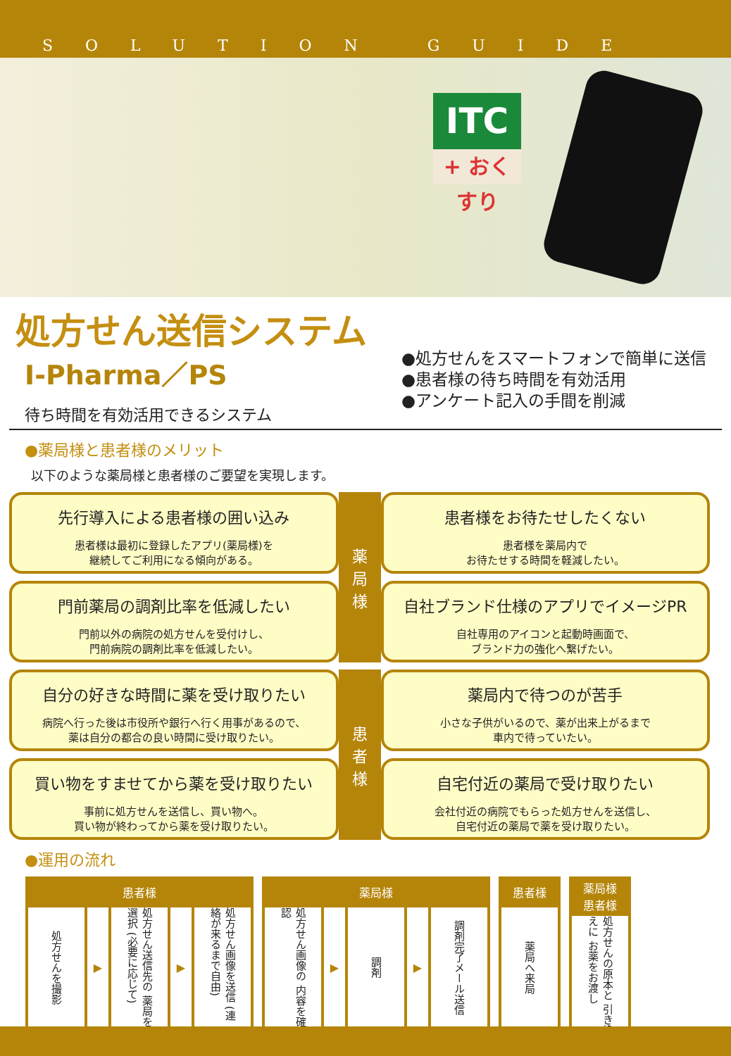SOLUTION GUIDE
ITC
+ おくすり
処方せん送信システム
I-Pharma／PS
待ち時間を有効活用できるシステム
●処方せんをスマートフォンで簡単に送信
●患者様の待ち時間を有効活用
●アンケート記入の手間を削減
●薬局様と患者様のメリット
以下のような薬局様と患者様のご要望を実現します。
先行導入による患者様の囲い込み
患者様は最初に登録したアプリ(薬局様)を
継続してご利用になる傾向がある。
薬
局
様
患者様をお待たせしたくない
患者様を薬局内で
お待たせする時間を軽減したい。
門前薬局の調剤比率を低減したい
門前以外の病院の処方せんを受付けし、
門前病院の調剤比率を低減したい。
自社ブランド仕様のアプリでイメージPR
自社専用のアイコンと起動時画面で、
ブランド力の強化へ繋げたい。
自分の好きな時間に薬を受け取りたい
病院へ行った後は市役所や銀行へ行く用事があるので、
薬は自分の都合の良い時間に受け取りたい。
患
者
様
薬局内で待つのが苦手
小さな子供がいるので、薬が出来上がるまで
車内で待っていたい。
買い物をすませてから薬を受け取りたい
事前に処方せんを送信し、買い物へ。
買い物が終わってから薬を受け取りたい。
自宅付近の薬局で受け取りたい
会社付近の病院でもらった処方せんを送信し、
自宅付近の薬局で薬を受け取りたい。
●運用の流れ
患者様
処方せんを撮影
▶
処方せん送信先の 薬局を選択 (必要に応じて)
▶
処方せん画像を送信 (連絡が来るまで自由)
薬局様
処方せん画像の 内容を確認
▶
調剤
▶
調剤完了メール送信
患者様
薬局へ来局
薬局様
患者様
処方せんの原本と 引き換えに お薬をお渡し